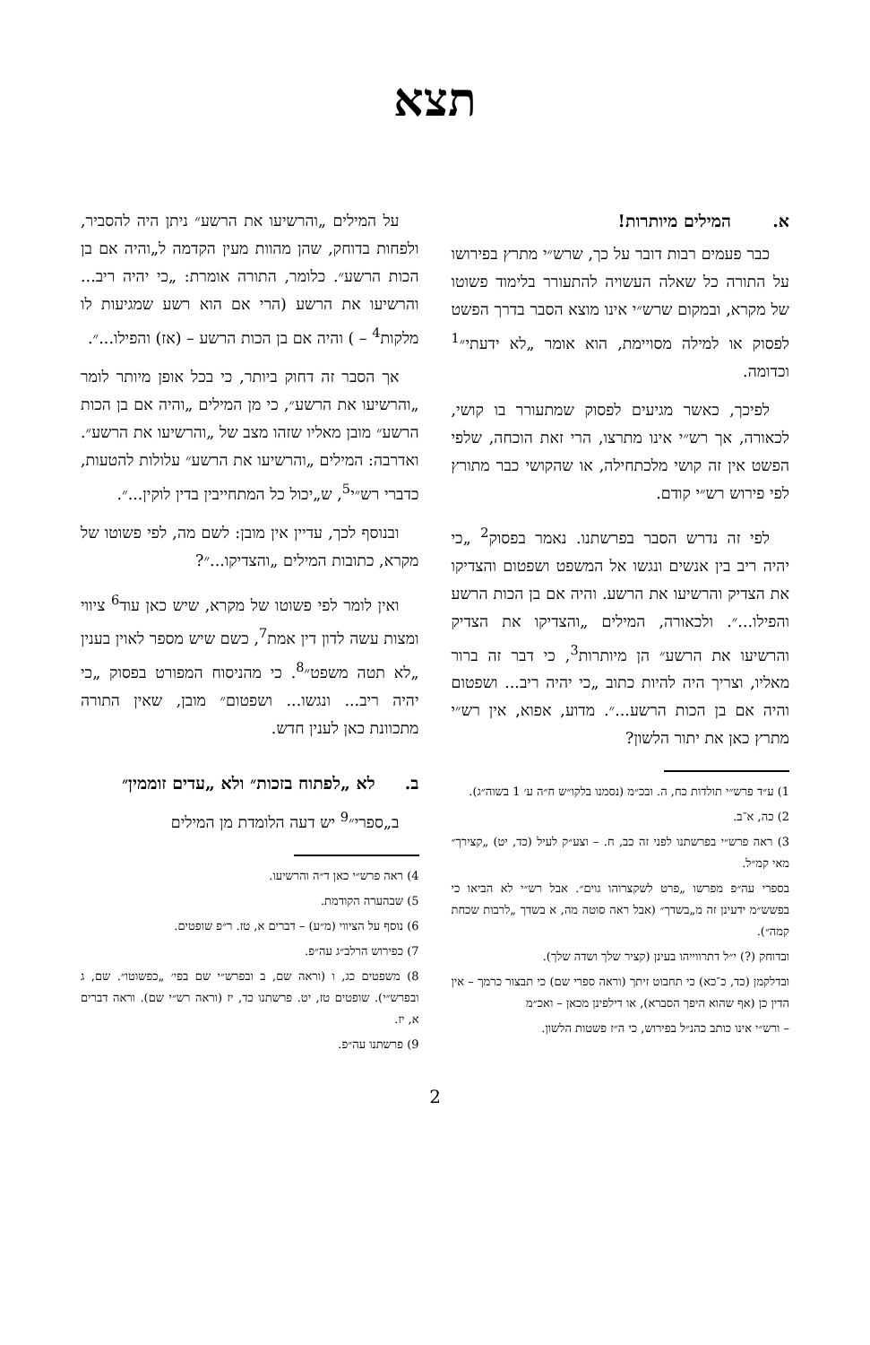תצא
א. המילים מיותרות!
כבר פעמים רבות דובר על כך, שרש״י מתרץ בפירושו על התורה כל שאלה העשויה להתעורר בלימוד פשוטו של מקרא, ובמקום שרש״י אינו מוצא הסבר בדרך הפשט לפסוק או למילה מסויימת, הוא אומר „לא ידעתי״<sup>1</sup> וכדומה.
לפיכך, כאשר מגיעים לפסוק שמתעורר בו קושי, לכאורה, אך רש״י אינו מתרצו, הרי זאת הוכחה, שלפי הפשט אין זה קושי מלכתחילה, או שהקושי כבר מתורץ לפי פירוש רש״י קודם.
לפי זה נדרש הסבר בפרשתנו. נאמר בפסוק<sup>2</sup> „כי יהיה ריב בין אנשים ונגשו אל המשפט ושפטום והצדיקו את הצדיק והרשיעו את הרשע. והיה אם בן הכות הרשע והפילו...״. ולכאורה, המילים „והצדיקו את הצדיק והרשיעו את הרשע״ הן מיותרות<sup>3</sup>, כי דבר זה ברור מאליו, וצריך היה להיות כתוב „כי יהיה ריב... ושפטום והיה אם בן הכות הרשע...״. מדוע, אפוא, אין רש״י מתרץ כאן את יתור הלשון?
1) ע״ד פרש״י תולדות כח, ה. ובכ״מ (נסמנו בלקו״ש ח״ה ע׳ 1 בשוה״ג).
2) כה, א־ב.
3) ראה פרש״י בפרשתנו לפני זה כב, ח. – וצע״ק לעיל (כד, יט) „קצירך״ מאי קמ״ל.
בספרי עה״פ מפרשו „פרט לשקצרוהו גוים״. אבל רש״י לא הביאו כי בפשש״מ ידעינן זה מ„בשדך״ (אבל ראה סוטה מה, א בשדך „לרבות שכחת קמה״).
ובדוחק (?) י״ל דתרווייהו בעינן (קציר שלך ושדה שלך).
ובדלקמן (כד, כ־כא) כי תחבוט זיתך (וראה ספרי שם) כי תבצור כרמך – אין הדין כן (אף שהוא היפך הסברא), או דילפינן מכאן – ואכ״מ
– ורש״י אינו כותב כהנ״ל בפירוש, כי ה״ז פשטות הלשון.
על המילים „והרשיעו את הרשע״ ניתן היה להסביר, ולפחות בדוחק, שהן מהוות מעין הקדמה ל„והיה אם בן הכות הרשע״. כלומר, התורה אומרת: „כי יהיה ריב... והרשיעו את הרשע (הרי אם הוא רשע שמגיעות לו מלקות<sup>4</sup> – ) והיה אם בן הכות הרשע – (אז) והפילו...״.
אך הסבר זה דחוק ביותר, כי בכל אופן מיותר לומר „והרשיעו את הרשע״, כי מן המילים „והיה אם בן הכות הרשע״ מובן מאליו שזהו מצב של „והרשיעו את הרשע״. ואדרבה: המילים „והרשיעו את הרשע״ עלולות להטעות, כדברי רש״י<sup>5</sup>, ש„יכול כל המתחייבין בדין לוקין...״.
ובנוסף לכך, עדיין אין מובן: לשם מה, לפי פשוטו של מקרא, כתובות המילים „והצדיקו...״?
ואין לומר לפי פשוטו של מקרא, שיש כאן עוד<sup>6</sup> ציווי ומצות עשה לדון דין אמת<sup>7</sup>, כשם שיש מספר לאוין בענין „לא תטה משפט״<sup>8</sup>. כי מהניסוח המפורט בפסוק „כי יהיה ריב... ונגשו... ושפטום״ מובן, שאין התורה מתכוונת כאן לענין חדש.
ב. לא „לפתוח בזכות״ ולא „עדים זוממין״
ב„ספרי״<sup>9</sup> יש דעה הלומדת מן המילים
4) ראה פרש״י כאן ד״ה והרשיעו.
5) שבהערה הקודמת.
6) נוסף על הציווי (מ״ע) – דברים א, טז. ר״פ שופטים.
7) כפירוש הרלב״ג עה״פ.
8) משפטים כג, ו (וראה שם, ב ובפרש״י שם בפי׳ „כפשוטו״. שם, ג ובפרש״י). שופטים טז, יט. פרשתנו כד, יז (וראה רש״י שם). וראה דברים א, יז.
9) פרשתנו עה״פ.
2